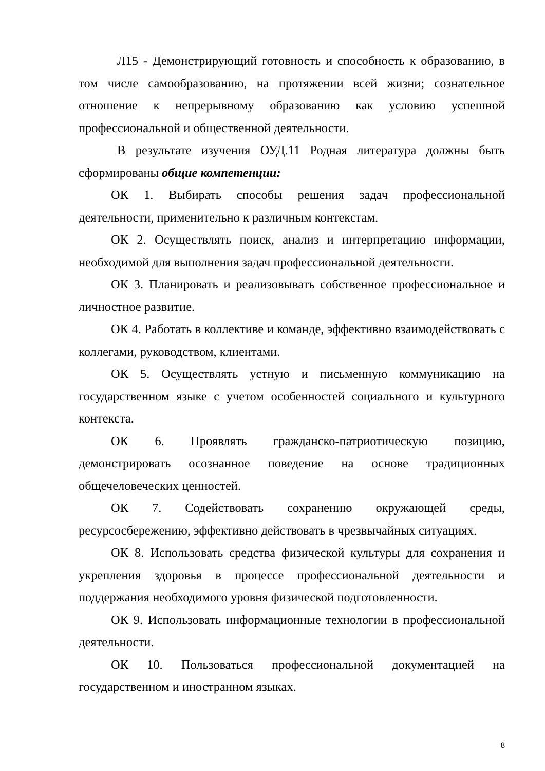Л15 - Демонстрирующий готовность и способность к образованию, в том числе самообразованию, на протяжении всей жизни; сознательное отношение к непрерывному образованию как условию успешной профессиональной и общественной деятельности.
В результате изучения ОУД.11 Родная литература должны быть сформированы общие компетенции:
ОК 1. Выбирать способы решения задач профессиональной деятельности, применительно к различным контекстам.
ОК 2. Осуществлять поиск, анализ и интерпретацию информации, необходимой для выполнения задач профессиональной деятельности.
ОК 3. Планировать и реализовывать собственное профессиональное и личностное развитие.
ОК 4. Работать в коллективе и команде, эффективно взаимодействовать с коллегами, руководством, клиентами.
ОК 5. Осуществлять устную и письменную коммуникацию на государственном языке с учетом особенностей социального и культурного контекста.
ОК 6. Проявлять гражданско-патриотическую позицию, демонстрировать осознанное поведение на основе традиционных общечеловеческих ценностей.
ОК 7. Содействовать сохранению окружающей среды, ресурсосбережению, эффективно действовать в чрезвычайных ситуациях.
ОК 8. Использовать средства физической культуры для сохранения и укрепления здоровья в процессе профессиональной деятельности и поддержания необходимого уровня физической подготовленности.
ОК 9. Использовать информационные технологии в профессиональной деятельности.
ОК 10. Пользоваться профессиональной документацией на государственном и иностранном языках.
8